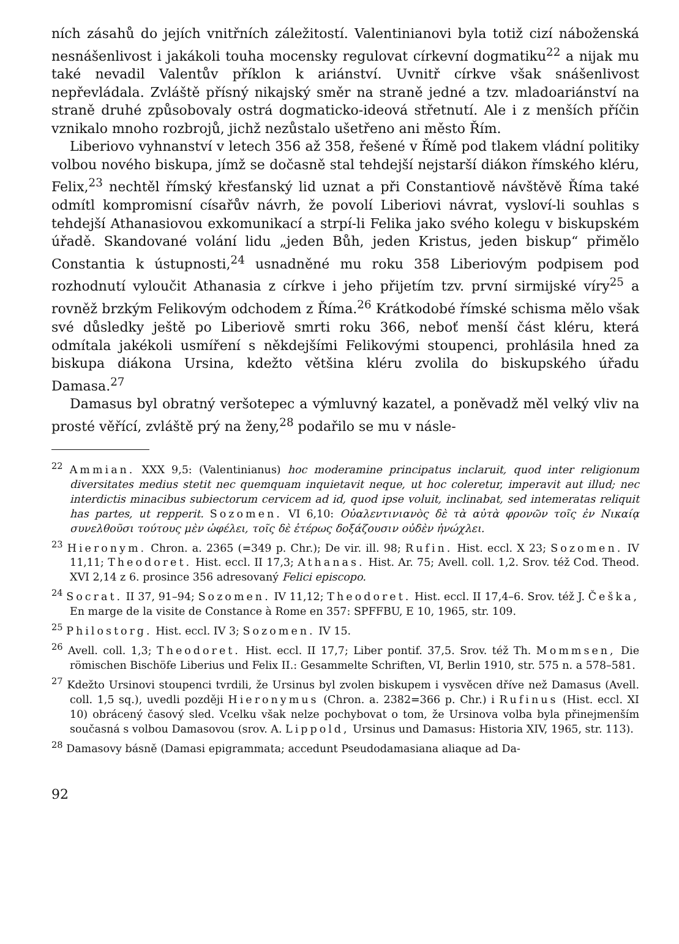ních zásahů do jejích vnitřních záležitostí. Valentinianovi byla totiž cizí náboženská nesnášenlivost i jakákoli touha mocensky regulovat církevní dogmatiku<sup>22</sup> a nijak mu také nevadil Valentův příklon k ariánství. Uvnitř církve však snášenlivost nepřevládala. Zvláště přísný nikajský směr na straně jedné a tzv. mladoariánství na straně druhé způsobovaly ostrá dogmaticko-ideová střetnutí. Ale i z menších příčin vznikalo mnoho rozbrojů, jichž nezůstalo ušetřeno ani město Řím.
Liberiovo vyhnanství v letech 356 až 358, řešené v Římě pod tlakem vládní politiky volbou nového biskupa, jímž se dočasně stal tehdejší nejstarší diákon římského kléru, Felix,<sup>23</sup> nechtěl římský křesťanský lid uznat a při Constantiově návštěvě Říma také odmítl kompromisní císařův návrh, že povolí Liberiovi návrat, vysloví-li souhlas s tehdejší Athanasiovou exkomunikací a strpí-li Felika jako svého kolegu v biskupském úřadě. Skandované volání lidu „jeden Bůh, jeden Kristus, jeden biskup“ přimělo Constantia k ústupnosti,<sup>24</sup> usnadněné mu roku 358 Liberiovým podpisem pod rozhodnutí vyloučit Athanasia z církve i jeho přijetím tzv. první sirmijské víry<sup>25</sup> a rovněž brzkým Felikovým odchodem z Říma.<sup>26</sup> Krátkodobé římské schisma mělo však své důsledky ještě po Liberiově smrti roku 366, neboť menší část kléru, která odmítala jakékoli usmíření s někdejšími Felikovými stoupenci, prohlásila hned za biskupa diákona Ursina, kdežto většina kléru zvolila do biskupského úřadu Damasa.<sup>27</sup>
Damasus byl obratný veršotepec a výmluvný kazatel, a poněvadž měl velký vliv na prosté věřící, zvláště prý na ženy,<sup>28</sup> podařilo se mu v násle-
<sup>22</sup> Ammian. XXX 9,5: (Valentinianus) hoc moderamine principatus inclaruit, quod inter religionum diversitates medius stetit nec quemquam inquietavit neque, ut hoc coleretur, imperavit aut illud; nec interdictis minacibus subiectorum cervicem ad id, quod ipse voluit, inclinabat, sed intemeratas reliquit has partes, ut repperit. Sozomen. VI 6,10: Οὐαλεντινιανὸς δὲ τὰ αὐτὰ φρονῶν τοῖς ἐν Νικαίᾳ συνελθοῦσι τούτους μὲν ὠφέλει, τοῖς δὲ ἑτέρως δοξάζουσιν οὐδὲν ἠνώχλει.
<sup>23</sup> Hieronym. Chron. a. 2365 (=349 p. Chr.); De vir. ill. 98; Rufin. Hist. eccl. X 23; Sozomen. IV 11,11; Theodoret. Hist. eccl. II 17,3; Athanas. Hist. Ar. 75; Avell. coll. 1,2. Srov. též Cod. Theod. XVI 2,14 z 6. prosince 356 adresovaný Felici episcopo.
<sup>24</sup> Socrat. II 37, 91–94; Sozomen. IV 11,12; Theodoret. Hist. eccl. II 17,4–6. Srov. též J. Češka, En marge de la visite de Constance à Rome en 357: SPFFBU, E 10, 1965, str. 109.
<sup>25</sup> Philostorg. Hist. eccl. IV 3; Sozomen. IV 15.
<sup>26</sup> Avell. coll. 1,3; Theodoret. Hist. eccl. II 17,7; Liber pontif. 37,5. Srov. též Th. Mommsen, Die römischen Bischöfe Liberius und Felix II.: Gesammelte Schriften, VI, Berlin 1910, str. 575 n. a 578–581.
<sup>27</sup> Kdežto Ursinovi stoupenci tvrdili, že Ursinus byl zvolen biskupem i vysvěcen dříve než Damasus (Avell. coll. 1,5 sq.), uvedli později Hieronymus (Chron. a. 2382=366 p. Chr.) i Rufinus (Hist. eccl. XI 10) obrácený časový sled. Vcelku však nelze pochybovat o tom, že Ursinova volba byla přinejmenším současná s volbou Damasovou (srov. A. Lippold, Ursinus und Damasus: Historia XIV, 1965, str. 113).
<sup>28</sup> Damasovy básně (Damasi epigrammata; accedunt Pseudodamasiana aliaque ad Da-
92